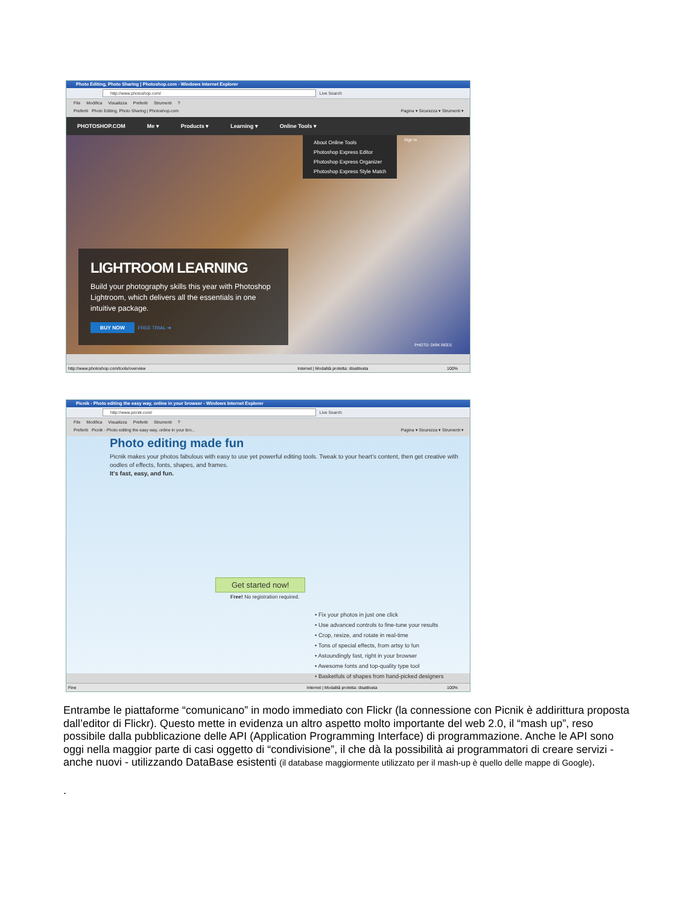Photo Editing, Photo Sharing | Photoshop.com - Windows Internet Explorer
http://www.photoshop.com/ Live Search
File Modifica Visualizza Preferiti Strumenti?
Preferiti Photo Editing, Photo Sharing | Photoshop.com Pagina ▾ Sicurezza ▾ Strumenti ▾
PHOTOSHOP.COM Me ▾ Products ▾ Learning ▾ Online Tools ▾
About Online Tools
Photoshop Express Editor
Photoshop Express Organizer
Photoshop Express Style Match
Sign in
LIGHTROOM LEARNING
Build your photography skills this year with Photoshop Lightroom, which delivers all the essentials in one intuitive package.
BUY NOW FREE TRIAL ➔
PHOTO: DIRK REES
http://www.photoshop.com/tools/overview Internet | Modalità protetta: disattivata 100%
Picnik - Photo editing the easy way, online in your browser - Windows Internet Explorer
http://www.picnik.com/ Live Search
File Modifica Visualizza Preferiti Strumenti?
Preferiti Picnik - Photo editing the easy way, online in your bro... Pagina ▾ Sicurezza ▾ Strumenti ▾
Photo editing made fun
Picnik makes your photos fabulous with easy to use yet powerful editing tools. Tweak to your heart’s content, then get creative with oodles of effects, fonts, shapes, and frames.
It's fast, easy, and fun.
Get started now!
Free! No registration required.
• Fix your photos in just one click
• Use advanced controls to fine-tune your results
• Crop, resize, and rotate in real-time
• Tons of special effects, from artsy to fun
• Astoundingly fast, right in your browser
• Awesome fonts and top-quality type tool
• Basketfuls of shapes from hand-picked designers
Fine Internet | Modalità protetta: disattivata 100%
Entrambe le piattaforme “comunicano” in modo immediato con Flickr (la connessione con Picnik è addirittura proposta dall’editor di Flickr). Questo mette in evidenza un altro aspetto molto importante del web 2.0, il “mash up”, reso possibile dalla pubblicazione delle API (Application Programming Interface) di programmazione. Anche le API sono oggi nella maggior parte di casi oggetto di “condivisione”, il che dà la possibilità ai programmatori di creare servizi - anche nuovi - utilizzando DataBase esistenti (il database maggiormente utilizzato per il mash-up è quello delle mappe di Google).
.